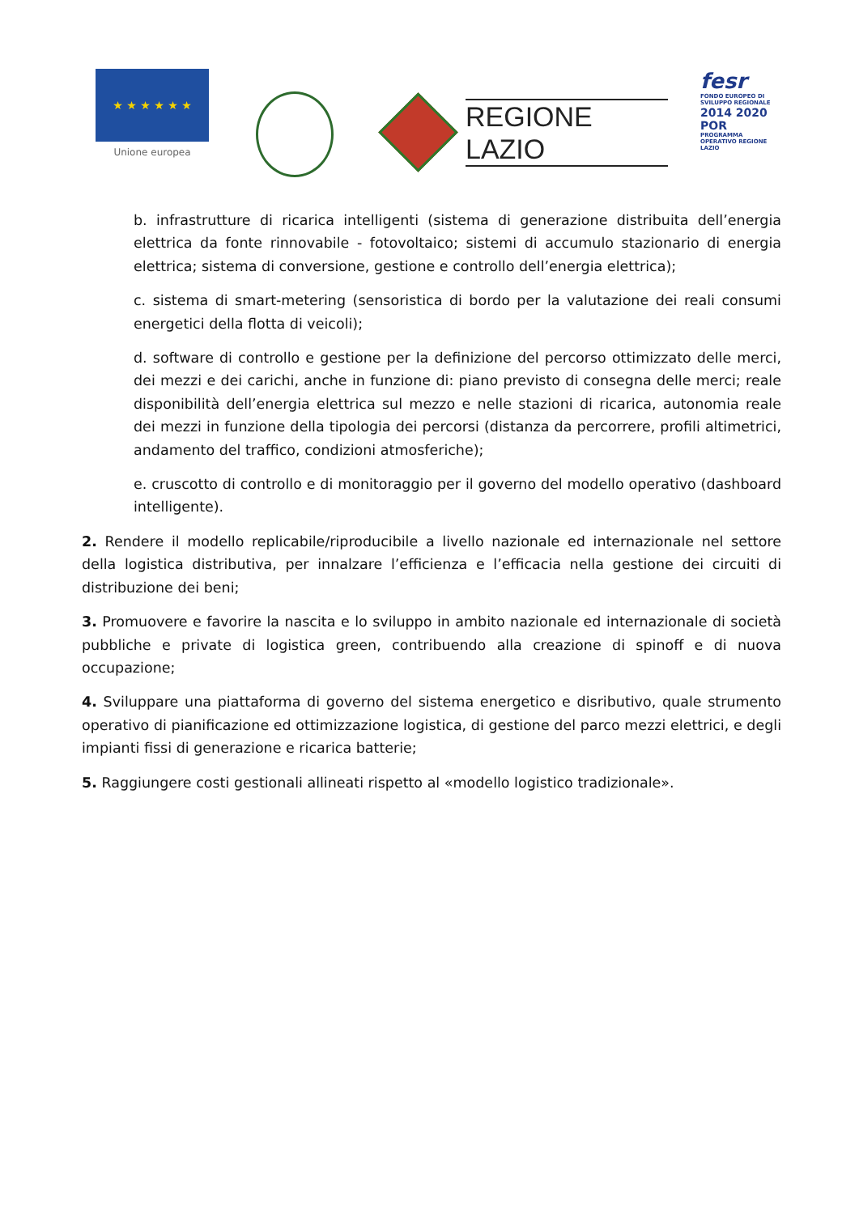★ ★ ★ ★ ★ ★
Unione europea
REGIONE
LAZIO
fesr
FONDO EUROPEO DI SVILUPPO REGIONALE
2014 2020 POR
PROGRAMMA OPERATIVO REGIONE LAZIO
b. infrastrutture di ricarica intelligenti (sistema di generazione distribuita dell’energia elettrica da fonte rinnovabile - fotovoltaico; sistemi di accumulo stazionario di energia elettrica; sistema di conversione, gestione e controllo dell’energia elettrica);
c. sistema di smart-metering (sensoristica di bordo per la valutazione dei reali consumi energetici della flotta di veicoli);
d. software di controllo e gestione per la definizione del percorso ottimizzato delle merci, dei mezzi e dei carichi, anche in funzione di: piano previsto di consegna delle merci; reale disponibilità dell’energia elettrica sul mezzo e nelle stazioni di ricarica, autonomia reale dei mezzi in funzione della tipologia dei percorsi (distanza da percorrere, profili altimetrici, andamento del traffico, condizioni atmosferiche);
e. cruscotto di controllo e di monitoraggio per il governo del modello operativo (dashboard intelligente).
2. Rendere il modello replicabile/riproducibile a livello nazionale ed internazionale nel settore della logistica distributiva, per innalzare l’efficienza e l’efficacia nella gestione dei circuiti di distribuzione dei beni;
3. Promuovere e favorire la nascita e lo sviluppo in ambito nazionale ed internazionale di società pubbliche e private di logistica green, contribuendo alla creazione di spinoff e di nuova occupazione;
4. Sviluppare una piattaforma di governo del sistema energetico e disributivo, quale strumento operativo di pianificazione ed ottimizzazione logistica, di gestione del parco mezzi elettrici, e degli impianti fissi di generazione e ricarica batterie;
5. Raggiungere costi gestionali allineati rispetto al «modello logistico tradizionale».